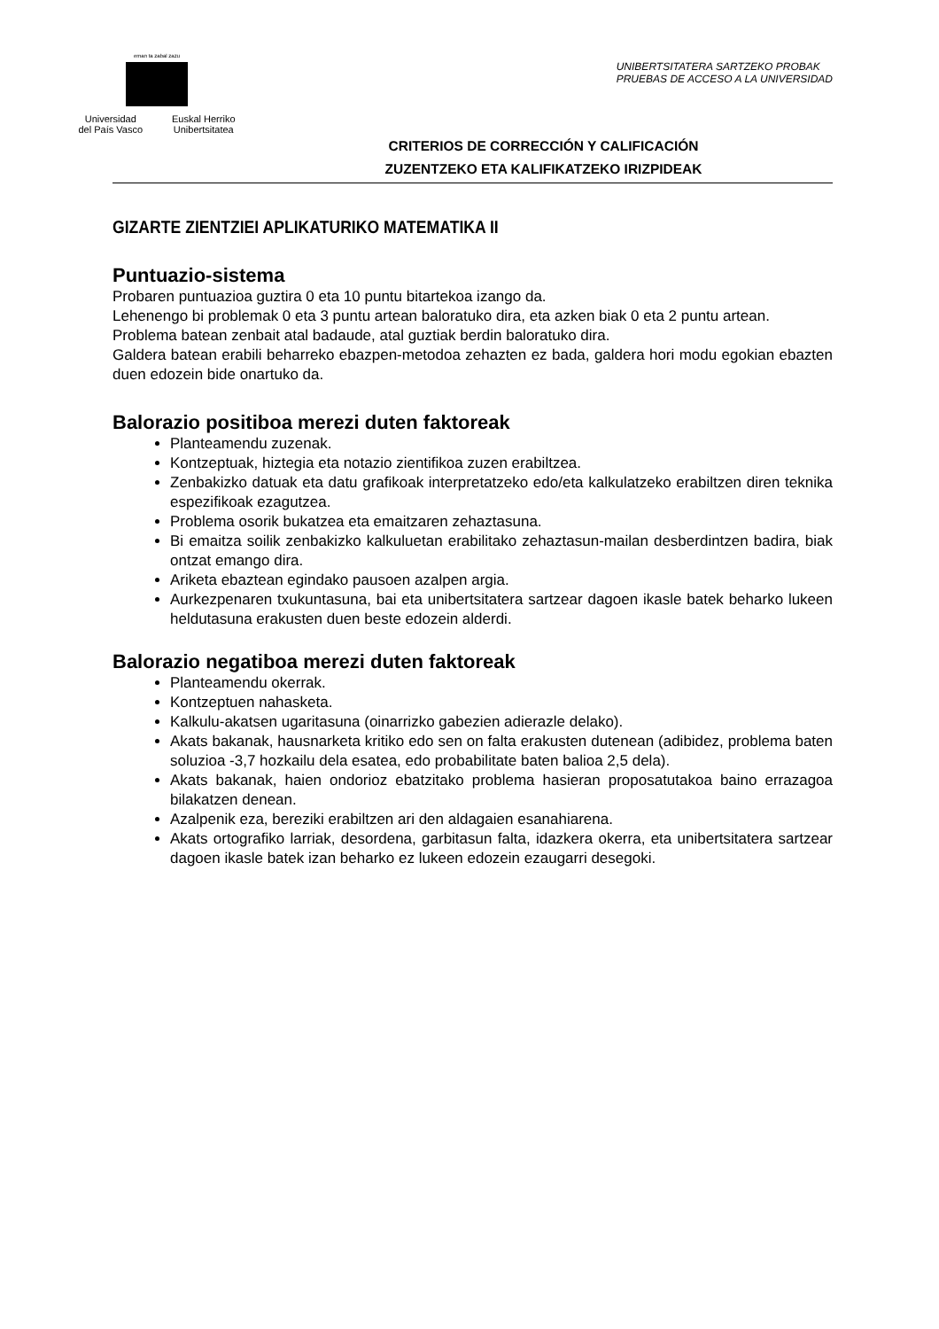eman ta zabal zazu
Universidad
del País Vasco Euskal Herriko
Unibertsitatea
UNIBERTSITATERA SARTZEKO PROBAK
PRUEBAS DE ACCESO A LA UNIVERSIDAD
CRITERIOS DE CORRECCIÓN Y CALIFICACIÓN
ZUZENTZEKO ETA KALIFIKATZEKO IRIZPIDEAK
GIZARTE ZIENTZIEI APLIKATURIKO MATEMATIKA II
Puntuazio-sistema
Probaren puntuazioa guztira 0 eta 10 puntu bitartekoa izango da.
Lehenengo bi problemak 0 eta 3 puntu artean baloratuko dira, eta azken biak 0 eta 2 puntu artean.
Problema batean zenbait atal badaude, atal guztiak berdin baloratuko dira.
Galdera batean erabili beharreko ebazpen-metodoa zehazten ez bada, galdera hori modu egokian ebazten duen edozein bide onartuko da.
Balorazio positiboa merezi duten faktoreak
Planteamendu zuzenak.
Kontzeptuak, hiztegia eta notazio zientifikoa zuzen erabiltzea.
Zenbakizko datuak eta datu grafikoak interpretatzeko edo/eta kalkulatzeko erabiltzen diren teknika espezifikoak ezagutzea.
Problema osorik bukatzea eta emaitzaren zehaztasuna.
Bi emaitza soilik zenbakizko kalkuluetan erabilitako zehaztasun-mailan desberdintzen badira, biak ontzat emango dira.
Ariketa ebaztean egindako pausoen azalpen argia.
Aurkezpenaren txukuntasuna, bai eta unibertsitatera sartzear dagoen ikasle batek beharko lukeen heldutasuna erakusten duen beste edozein alderdi.
Balorazio negatiboa merezi duten faktoreak
Planteamendu okerrak.
Kontzeptuen nahasketa.
Kalkulu-akatsen ugaritasuna (oinarrizko gabezien adierazle delako).
Akats bakanak, hausnarketa kritiko edo sen on falta erakusten dutenean (adibidez, problema baten soluzioa -3,7 hozkailu dela esatea, edo probabilitate baten balioa 2,5 dela).
Akats bakanak, haien ondorioz ebatzitako problema hasieran proposatutakoa baino errazagoa bilakatzen denean.
Azalpenik eza, bereziki erabiltzen ari den aldagaien esanahiarena.
Akats ortografiko larriak, desordena, garbitasun falta, idazkera okerra, eta unibertsitatera sartzear dagoen ikasle batek izan beharko ez lukeen edozein ezaugarri desegoki.